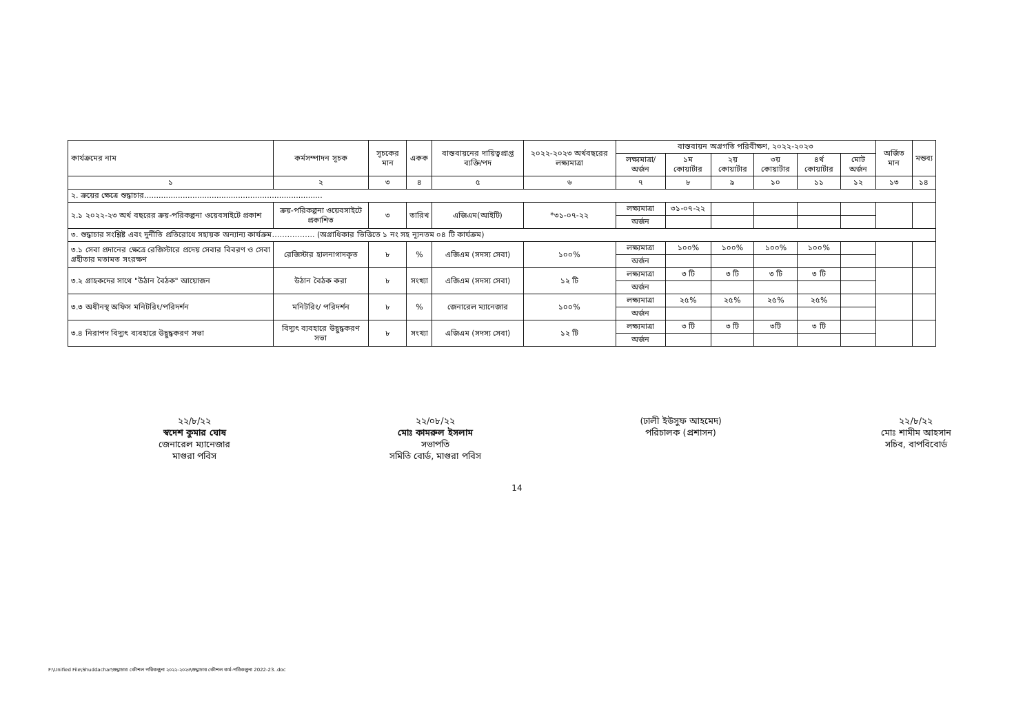| কার্যক্রমের নাম | কর্মসম্পাদন সূচক | সূচকের মান | একক | বাস্তবায়নের দায়িত্বপ্রাপ্ত ব্যক্তি/পদ | ২০২২-২০২৩ অর্থবছরের লক্ষ্যমাত্রা | বাস্তবায়ন অগ্রগতি পরিবীক্ষণ, ২০২২-২০২৩ | | | | | | অর্জিত মান | মন্তব্য |
| --- | --- | --- | --- | --- | --- | --- | --- | --- | --- | --- | --- | --- | --- |
| | | | | | | লক্ষ্যমাত্রা/ অর্জন | ১ম কোয়ার্টার | ২য় কোয়ার্টার | ৩য় কোয়ার্টার | ৪র্থ কোয়ার্টার | মোট অর্জন | | |
| ১ | ২ | ৩ | ৪ | ৫ | ৬ | ৭ | ৮ | ৯ | ১০ | ১১ | ১২ | ১৩ | ১৪ |
| ২. ক্রয়ের ক্ষেত্রে শুদ্ধাচার.......................................................................... | | | | | | | | | | | | | |
| ২.১ ২০২২-২৩ অর্থ বছরের ক্রয়-পরিকল্পনা ওয়েবসাইটে প্রকাশ | ক্রয়-পরিকল্পনা ওয়েবসাইটে প্রকাশিত | ৩ | তারিখ | এজিএম(আইটি) | *৩১-০৭-২২ | লক্ষ্যমাত্রা | ৩১-০৭-২২ | | | | | | |
| | | | | | | অর্জন | | | | | | | |
| ৩. শুদ্ধাচার সংশ্লিষ্ট এবং দুর্নীতি প্রতিরোধে সহায়ক অন্যান্য কার্যক্রম…………….. (অগ্রাধিকার ভিত্তিতে ১ নং সহ ন্যূনতম ০৪ টি কার্যক্রম) | | | | | | | | | | | | | |
| ৩.১ সেবা প্রদানের ক্ষেত্রে রেজিস্টারে প্রদেয় সেবার বিবরণ ও সেবা গ্রহীতার মতামত সংরক্ষণ | রেজিস্টার হালনাগাদকৃত | ৮ | % | এজিএম (সদস্য সেবা) | ১০০% | লক্ষ্যমাত্রা | ১০০% | ১০০% | ১০০% | ১০০% | | | |
| | | | | | | অর্জন | | | | | | | |
| ৩.২ গ্রাহকদের সাথে "উঠান বৈঠক" আয়োজন | উঠান বৈঠক করা | ৮ | সংখ্যা | এজিএম (সদস্য সেবা) | ১২ টি | লক্ষ্যমাত্রা | ৩ টি | ৩ টি | ৩ টি | ৩ টি | | | |
| | | | | | | অর্জন | | | | | | | |
| ৩.৩ অধীনস্থ অফিস মনিটরিং/পরিদর্শন | মনিটরিং/ পরিদর্শন | ৮ | % | জেনারেল ম্যানেজার | ১০০% | লক্ষ্যমাত্রা | ২৫% | ২৫% | ২৫% | ২৫% | | | |
| | | | | | | অর্জন | | | | | | | |
| ৩.৪ নিরাপদ বিদ্যুৎ ব্যবহারে উদ্বুদ্ধকরণ সভা | বিদ্যুৎ ব্যবহারে উদ্বুদ্ধকরণ সভা | ৮ | সংখ্যা | এজিএম (সদস্য সেবা) | ১২ টি | লক্ষ্যমাত্রা | ৩ টি | ৩ টি | ৩টি | ৩ টি | | | |
| | | | | | | অর্জন | | | | | | | |
২২/৮/২২
স্বদেশ কুমার ঘোষ
জেনারেল ম্যানেজার
মাগুরা পবিস
২২/০৮/২২
মোঃ কামরুল ইসলাম
সভাপতি
সমিতি বোর্ড, মাগুরা পবিস
(ঢালী ইউসুফ আহমেদ)
পরিচালক (প্রশাসন)
২২/৮/২২
মোঃ শামীম আহসান
সচিব, বাপবিবোর্ড
14
F:\Unified File\Shuddachar\শুদ্ধাচার কৌশল পরিকল্পনা ২০২২-২০২৩\শুদ্ধাচার কৌশল কর্ম-পরিকল্পনা 2022-23..doc